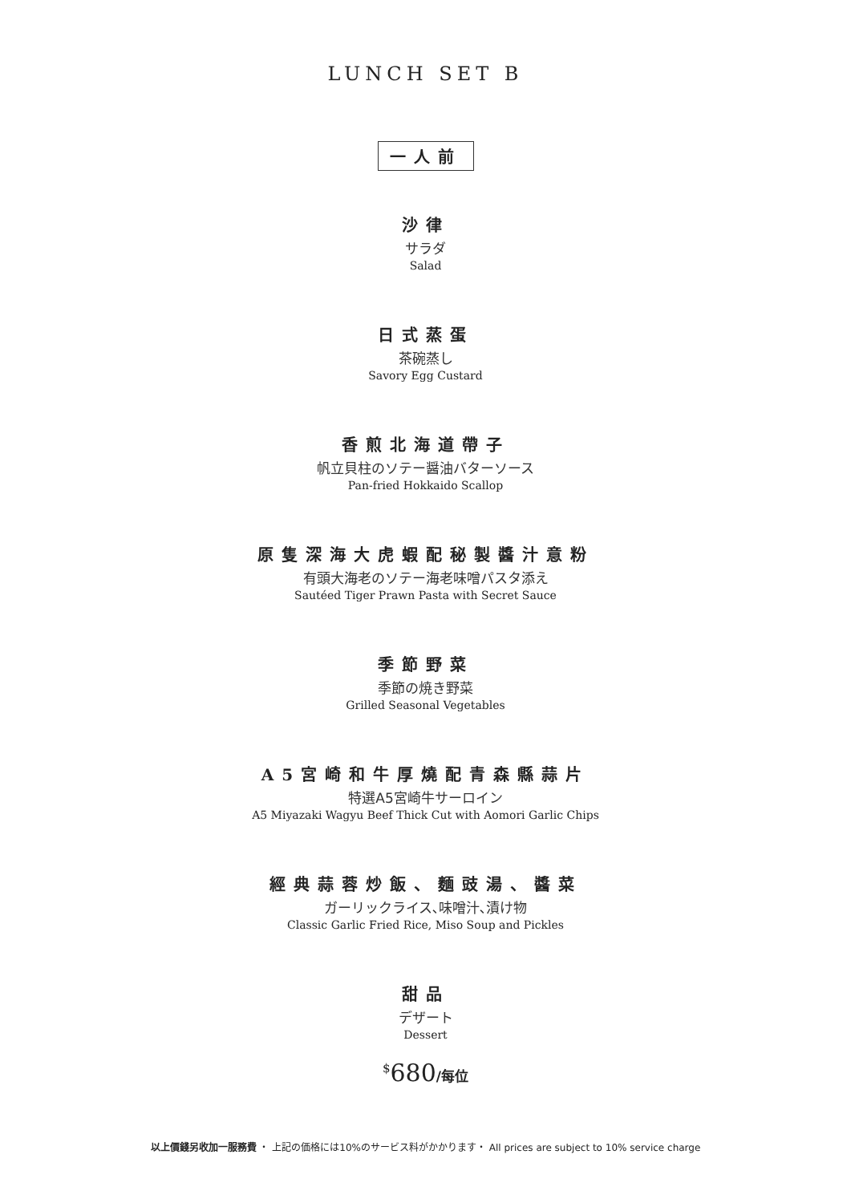LUNCH SET B
一人前
沙律
サラダ
Salad
日式蒸蛋
茶碗蒸し
Savory Egg Custard
香煎北海道帶子
帆立貝柱のソテー醤油バターソース
Pan-fried Hokkaido Scallop
原隻深海大虎蝦配秘製醬汁意粉
有頭大海老のソテー海老味噌パスタ添え
Sautéed Tiger Prawn Pasta with Secret Sauce
季節野菜
季節の焼き野菜
Grilled Seasonal Vegetables
A5宮崎和牛厚燒配青森縣蒜片
特選A5宮崎牛サーロイン
A5 Miyazaki Wagyu Beef Thick Cut with Aomori Garlic Chips
經典蒜蓉炒飯、麵豉湯、醬菜
ガーリックライス､味噌汁､漬け物
Classic Garlic Fried Rice, Miso Soup and Pickles
甜品
デザート
Dessert
<sup>$</sup>680/每位
以上價錢另收加一服務費 ・ 上記の価格には10%のサービス料がかかります・ All prices are subject to 10% service charge